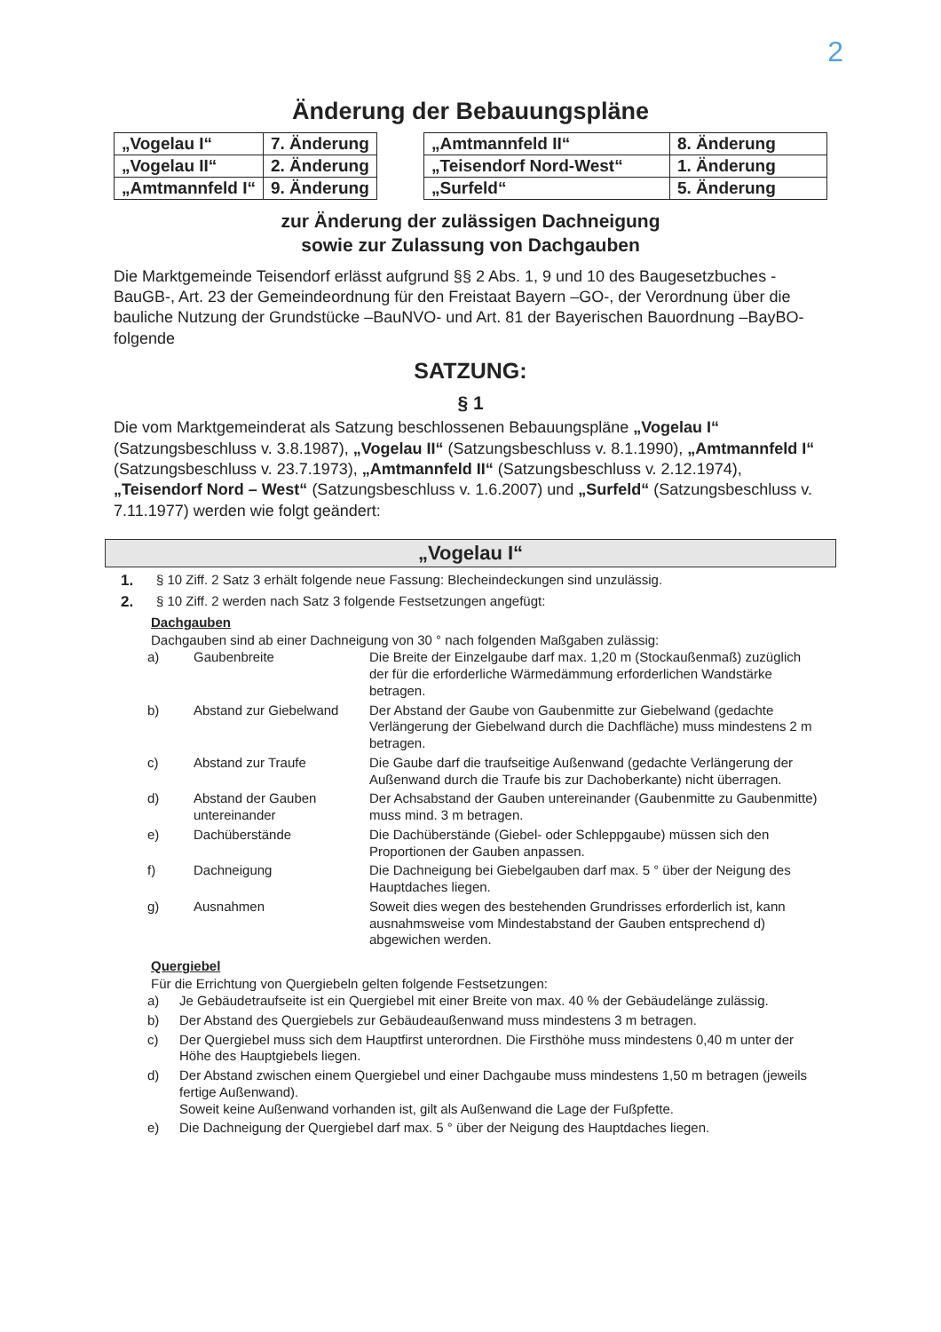2
Änderung der Bebauungspläne
| „Vogelau I“ | 7. Änderung |
| „Vogelau II“ | 2. Änderung |
| „Amtmannfeld I“ | 9. Änderung |
| „Amtmannfeld II“ | 8. Änderung |
| „Teisendorf Nord-West“ | 1. Änderung |
| „Surfeld“ | 5. Änderung |
zur Änderung der zulässigen Dachneigung
sowie zur Zulassung von Dachgauben
Die Marktgemeinde Teisendorf erlässt aufgrund §§ 2 Abs. 1, 9 und 10 des Baugesetzbuches -BauGB-, Art. 23 der Gemeindeordnung für den Freistaat Bayern –GO-, der Verordnung über die bauliche Nutzung der Grundstücke –BauNVO- und Art. 81 der Bayerischen Bauordnung –BayBO- folgende
SATZUNG:
§ 1
Die vom Marktgemeinderat als Satzung beschlossenen Bebauungspläne „Vogelau I“ (Satzungsbeschluss v. 3.8.1987), „Vogelau II“ (Satzungsbeschluss v. 8.1.1990), „Amtmannfeld I“ (Satzungsbeschluss v. 23.7.1973), „Amtmannfeld II“ (Satzungsbeschluss v. 2.12.1974), „Teisendorf Nord – West“ (Satzungsbeschluss v. 1.6.2007) und „Surfeld“ (Satzungsbeschluss v. 7.11.1977) werden wie folgt geändert:
„Vogelau I“
1. § 10 Ziff. 2 Satz 3 erhält folgende neue Fassung: Blecheindeckungen sind unzulässig.
2. § 10 Ziff. 2 werden nach Satz 3 folgende Festsetzungen angefügt:
Dachgauben
Dachgauben sind ab einer Dachneigung von 30 ° nach folgenden Maßgaben zulässig:
| a) | Gaubenbreite | Die Breite der Einzelgaube darf max. 1,20 m (Stockaußenmaß) zuzüglich der für die erforderliche Wärmedämmung erforderlichen Wandstärke betragen. |
| b) | Abstand zur Giebelwand | Der Abstand der Gaube von Gaubenmitte zur Giebelwand (gedachte Verlängerung der Giebelwand durch die Dachfläche) muss mindestens 2 m betragen. |
| c) | Abstand zur Traufe | Die Gaube darf die traufseitige Außenwand (gedachte Verlängerung der Außenwand durch die Traufe bis zur Dachoberkante) nicht überragen. |
| d) | Abstand der Gauben untereinander | Der Achsabstand der Gauben untereinander (Gaubenmitte zu Gaubenmitte) muss mind. 3 m betragen. |
| e) | Dachüberstände | Die Dachüberstände (Giebel- oder Schleppgaube) müssen sich den Proportionen der Gauben anpassen. |
| f) | Dachneigung | Die Dachneigung bei Giebelgauben darf max. 5 ° über der Neigung des Hauptdaches liegen. |
| g) | Ausnahmen | Soweit dies wegen des bestehenden Grundrisses erforderlich ist, kann ausnahmsweise vom Mindestabstand der Gauben entsprechend d) abgewichen werden. |
Quergiebel
Für die Errichtung von Quergiebeln gelten folgende Festsetzungen:
| a) | Je Gebäudetraufseite ist ein Quergiebel mit einer Breite von max. 40 % der Gebäudelänge zulässig. |
| b) | Der Abstand des Quergiebels zur Gebäudeaußenwand muss mindestens 3 m betragen. |
| c) | Der Quergiebel muss sich dem Hauptfirst unterordnen. Die Firsthöhe muss mindestens 0,40 m unter der Höhe des Hauptgiebels liegen. |
| d) | Der Abstand zwischen einem Quergiebel und einer Dachgaube muss mindestens 1,50 m betragen (jeweils fertige Außenwand). Soweit keine Außenwand vorhanden ist, gilt als Außenwand die Lage der Fußpfette. |
| e) | Die Dachneigung der Quergiebel darf max. 5 ° über der Neigung des Hauptdaches liegen. |